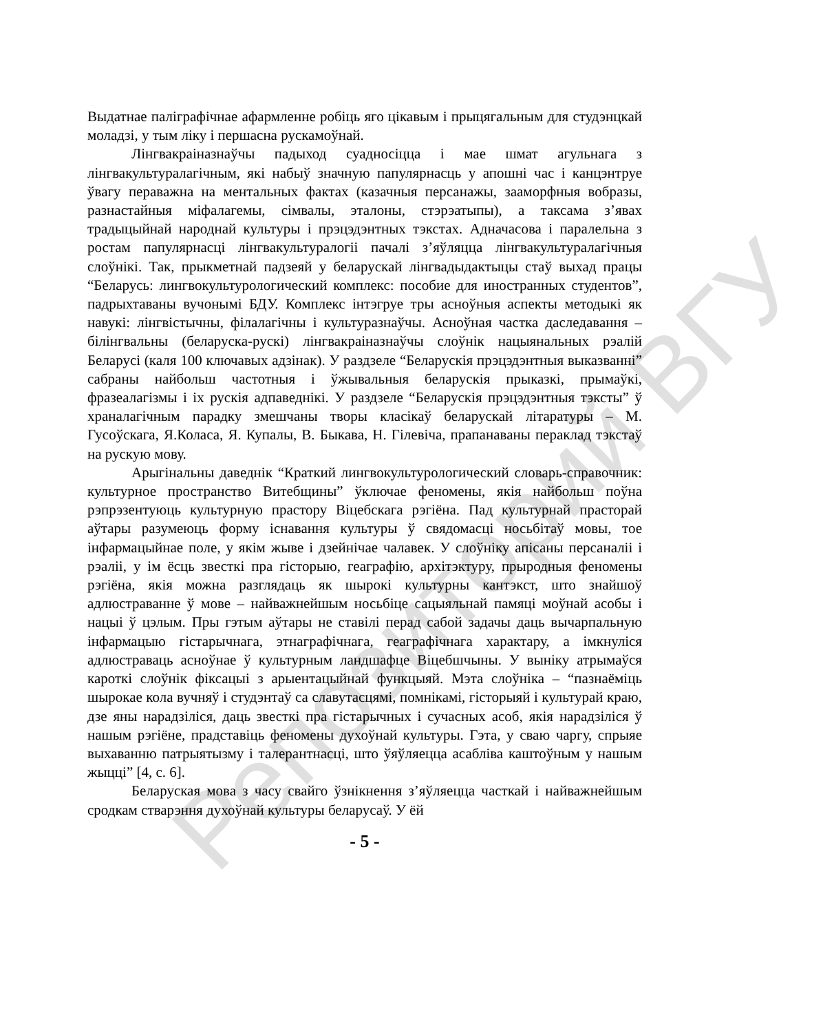Репозиторий ВГУ
Выдатнае паліграфічнае афармленне робіць яго цікавым і прыцягальным для студэнцкай моладзі, у тым ліку і першасна рускамоўнай.
Лінгвакраіназнаўчы падыход суадносіцца і мае шмат агульнага з лінгвакультуралагічным, які набыў значную папулярнасць у апошні час і канцэнтруе ўвагу пераважна на ментальных фактах (казачныя персанажы, зааморфныя вобразы, разнастайныя міфалагемы, сімвалы, эталоны, стэрэатыпы), а таксама з’явах традыцыйнай народнай культуры і прэцэдэнтных тэкстах. Адначасова і паралельна з ростам папулярнасці лінгвакультуралогіі пачалі з’яўляцца лінгвакультуралагічныя слоўнікі. Так, прыкметнай падзеяй у беларускай лінгвадыдактыцы стаў выхад працы “Беларусь: лингвокультурологический комплекс: пособие для иностранных студентов”, падрыхтаваны вучонымі БДУ. Комплекс інтэгруе тры асноўныя аспекты методыкі як навукі: лінгвістычны, філалагічны і культуразнаўчы. Асноўная частка даследавання – білінгвальны (беларуска-рускі) лінгвакраіназнаўчы слоўнік нацыянальных рэалій Беларусі (каля 100 ключавых адзінак). У раздзеле “Беларускія прэцэдэнтныя выказванні” сабраны найбольш частотныя і ўжывальныя беларускія прыказкі, прымаўкі, фразеалагізмы і іх рускія адпаведнікі. У раздзеле “Беларускія прэцэдэнтныя тэксты” ў храналагічным парадку змешчаны творы класікаў беларускай літаратуры – М. Гусоўскага, Я.Коласа, Я. Купалы, В. Быкава, Н. Гілевіча, прапанаваны пераклад тэкстаў на рускую мову.
Арыгінальны даведнік “Краткий лингвокультурологический словарь-справочник: культурное пространство Витебщины” ўключае феномены, якія найбольш поўна рэпрэзентуюць культурную прастору Віцебскага рэгіёна. Пад культурнай прасторай аўтары разумеюць форму існавання культуры ў свядомасці носьбітаў мовы, тое інфармацыйнае поле, у якім жыве і дзейнічае чалавек. У слоўніку апісаны персаналіі і рэаліі, у ім ёсць звесткі пра гісторыю, геаграфію, архітэктуру, прыродныя феномены рэгіёна, якія можна разглядаць як шырокі культурны кантэкст, што знайшоў адлюстраванне ў мове – найважнейшым носьбіце сацыяльнай памяці моўнай асобы і нацыі ў цэлым. Пры гэтым аўтары не ставілі перад сабой задачы даць вычарпальную інфармацыю гістарычнага, этнаграфічнага, геаграфічнага характару, а імкнуліся адлюстраваць асноўнае ў культурным ландшафце Віцебшчыны. У выніку атрымаўся кароткі слоўнік фіксацыі з арыентацыйнай функцыяй. Мэта слоўніка – “пазнаёміць шырокае кола вучняў і студэнтаў са славутасцямі, помнікамі, гісторыяй і культурай краю, дзе яны нарадзіліся, даць звесткі пра гістарычных і сучасных асоб, якія нарадзіліся ў нашым рэгіёне, прадставіць феномены духоўнай культуры. Гэта, у сваю чаргу, спрыяе выхаванню патрыятызму і талерантнасці, што ўяўляецца асабліва каштоўным у нашым жыцці” [4, с. 6].
Беларуская мова з часу свайго ўзнікнення з’яўляецца часткай і найважнейшым сродкам стварэння духоўнай культуры беларусаў. У ёй
- 5 -